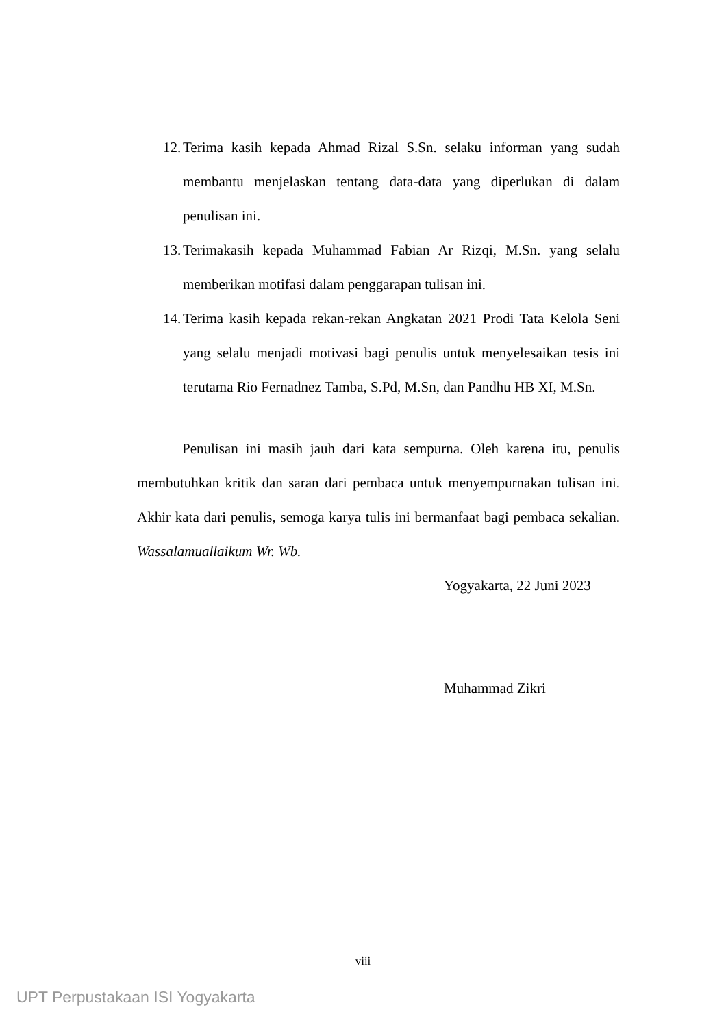12. Terima kasih kepada Ahmad Rizal S.Sn. selaku informan yang sudah membantu menjelaskan tentang data-data yang diperlukan di dalam penulisan ini.
13. Terimakasih kepada Muhammad Fabian Ar Rizqi, M.Sn. yang selalu memberikan motifasi dalam penggarapan tulisan ini.
14. Terima kasih kepada rekan-rekan Angkatan 2021 Prodi Tata Kelola Seni yang selalu menjadi motivasi bagi penulis untuk menyelesaikan tesis ini terutama Rio Fernadnez Tamba, S.Pd, M.Sn, dan Pandhu HB XI, M.Sn.
Penulisan ini masih jauh dari kata sempurna. Oleh karena itu, penulis membutuhkan kritik dan saran dari pembaca untuk menyempurnakan tulisan ini. Akhir kata dari penulis, semoga karya tulis ini bermanfaat bagi pembaca sekalian. Wassalamuallaikum Wr. Wb.
Yogyakarta, 22 Juni 2023
Muhammad Zikri
viii
UPT Perpustakaan ISI Yogyakarta